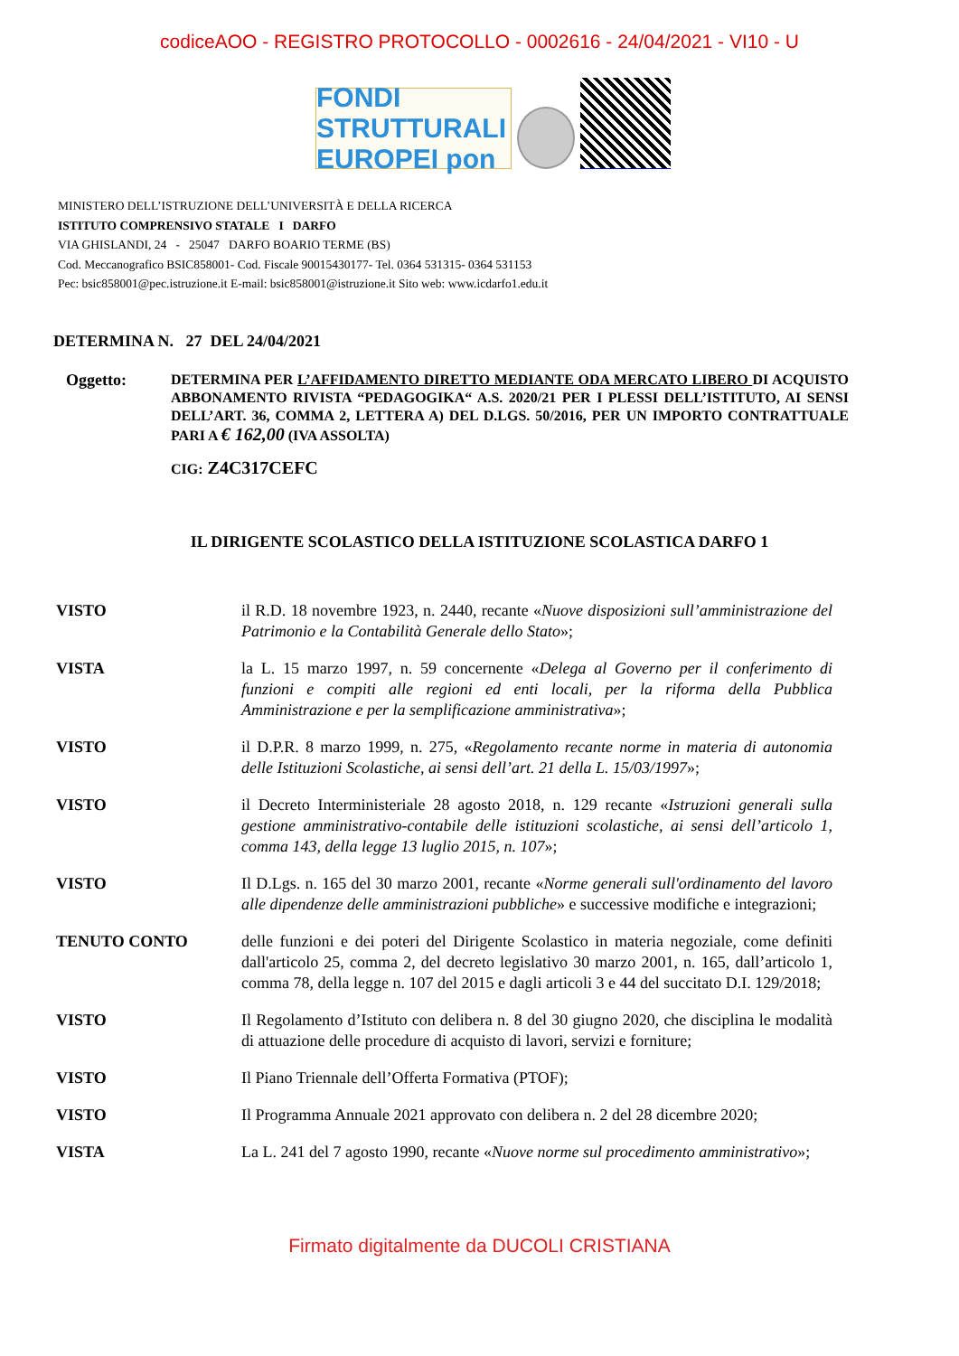codiceAOO - REGISTRO PROTOCOLLO - 0002616 - 24/04/2021 - VI10 - U
FONDI STRUTTURALI EUROPEI pon
MINISTERO DELL’ISTRUZIONE DELL’UNIVERSITÀ E DELLA RICERCA
ISTITUTO COMPRENSIVO STATALE I DARFO
VIA GHISLANDI, 24 - 25047 DARFO BOARIO TERME (BS)
Cod. Meccanografico BSIC858001- Cod. Fiscale 90015430177- Tel. 0364 531315- 0364 531153
Pec: bsic858001@pec.istruzione.it E-mail: bsic858001@istruzione.it Sito web: www.icdarfo1.edu.it
DETERMINA N. 27 DEL 24/04/2021
Oggetto:
DETERMINA PER L’AFFIDAMENTO DIRETTO MEDIANTE ODA MERCATO LIBERO DI ACQUISTO ABBONAMENTO RIVISTA “PEDAGOGIKA“ A.S. 2020/21 PER I PLESSI DELL’ISTITUTO, AI SENSI DELL’ART. 36, COMMA 2, LETTERA A) DEL D.LGS. 50/2016, PER UN IMPORTO CONTRATTUALE PARI A € 162,00 (IVA ASSOLTA)
CIG: Z4C317CEFC
IL DIRIGENTE SCOLASTICO DELLA ISTITUZIONE SCOLASTICA DARFO 1
VISTO il R.D. 18 novembre 1923, n. 2440, recante «Nuove disposizioni sull’amministrazione del Patrimonio e la Contabilità Generale dello Stato»;
VISTA la L. 15 marzo 1997, n. 59 concernente «Delega al Governo per il conferimento di funzioni e compiti alle regioni ed enti locali, per la riforma della Pubblica Amministrazione e per la semplificazione amministrativa»;
VISTO il D.P.R. 8 marzo 1999, n. 275, «Regolamento recante norme in materia di autonomia delle Istituzioni Scolastiche, ai sensi dell’art. 21 della L. 15/03/1997»;
VISTO il Decreto Interministeriale 28 agosto 2018, n. 129 recante «Istruzioni generali sulla gestione amministrativo-contabile delle istituzioni scolastiche, ai sensi dell’articolo 1, comma 143, della legge 13 luglio 2015, n. 107»;
VISTO Il D.Lgs. n. 165 del 30 marzo 2001, recante «Norme generali sull'ordinamento del lavoro alle dipendenze delle amministrazioni pubbliche» e successive modifiche e integrazioni;
TENUTO CONTO delle funzioni e dei poteri del Dirigente Scolastico in materia negoziale, come definiti dall'articolo 25, comma 2, del decreto legislativo 30 marzo 2001, n. 165, dall’articolo 1, comma 78, della legge n. 107 del 2015 e dagli articoli 3 e 44 del succitato D.I. 129/2018;
VISTO Il Regolamento d’Istituto con delibera n. 8 del 30 giugno 2020, che disciplina le modalità di attuazione delle procedure di acquisto di lavori, servizi e forniture;
VISTO Il Piano Triennale dell’Offerta Formativa (PTOF);
VISTO Il Programma Annuale 2021 approvato con delibera n. 2 del 28 dicembre 2020;
VISTA La L. 241 del 7 agosto 1990, recante «Nuove norme sul procedimento amministrativo»;
Firmato digitalmente da DUCOLI CRISTIANA